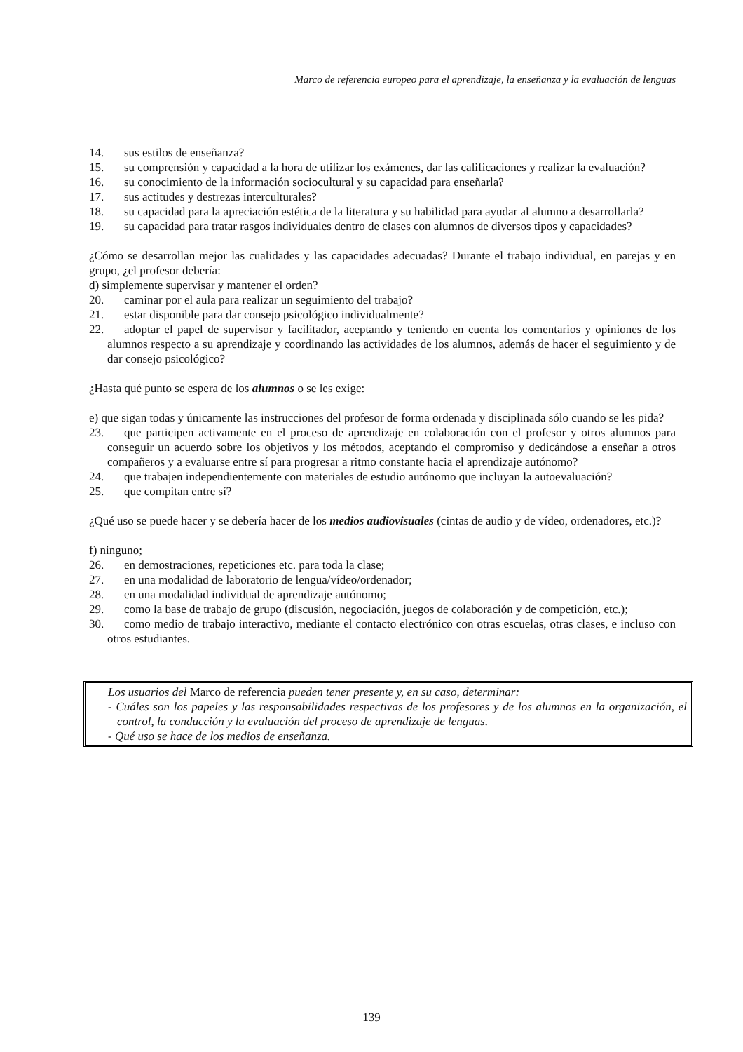Marco de referencia europeo para el aprendizaje, la enseñanza y la evaluación de lenguas
14. sus estilos de enseñanza?
15. su comprensión y capacidad a la hora de utilizar los exámenes, dar las calificaciones y realizar la evaluación?
16. su conocimiento de la información sociocultural y su capacidad para enseñarla?
17. sus actitudes y destrezas interculturales?
18. su capacidad para la apreciación estética de la literatura y su habilidad para ayudar al alumno a desarrollarla?
19. su capacidad para tratar rasgos individuales dentro de clases con alumnos de diversos tipos y capacidades?
¿Cómo se desarrollan mejor las cualidades y las capacidades adecuadas? Durante el trabajo individual, en parejas y en grupo, ¿el profesor debería:
d) simplemente supervisar y mantener el orden?
20. caminar por el aula para realizar un seguimiento del trabajo?
21. estar disponible para dar consejo psicológico individualmente?
22. adoptar el papel de supervisor y facilitador, aceptando y teniendo en cuenta los comentarios y opiniones de los alumnos respecto a su aprendizaje y coordinando las actividades de los alumnos, además de hacer el seguimiento y de dar consejo psicológico?
¿Hasta qué punto se espera de los alumnos o se les exige:
e) que sigan todas y únicamente las instrucciones del profesor de forma ordenada y disciplinada sólo cuando se les pida?
23. que participen activamente en el proceso de aprendizaje en colaboración con el profesor y otros alumnos para conseguir un acuerdo sobre los objetivos y los métodos, aceptando el compromiso y dedicándose a enseñar a otros compañeros y a evaluarse entre sí para progresar a ritmo constante hacia el aprendizaje autónomo?
24. que trabajen independientemente con materiales de estudio autónomo que incluyan la autoevaluación?
25. que compitan entre sí?
¿Qué uso se puede hacer y se debería hacer de los medios audiovisuales (cintas de audio y de vídeo, ordenadores, etc.)?
f) ninguno;
26. en demostraciones, repeticiones etc. para toda la clase;
27. en una modalidad de laboratorio de lengua/vídeo/ordenador;
28. en una modalidad individual de aprendizaje autónomo;
29. como la base de trabajo de grupo (discusión, negociación, juegos de colaboración y de competición, etc.);
30. como medio de trabajo interactivo, mediante el contacto electrónico con otras escuelas, otras clases, e incluso con otros estudiantes.
Los usuarios del Marco de referencia pueden tener presente y, en su caso, determinar:
- Cuáles son los papeles y las responsabilidades respectivas de los profesores y de los alumnos en la organización, el control, la conducción y la evaluación del proceso de aprendizaje de lenguas.
- Qué uso se hace de los medios de enseñanza.
139